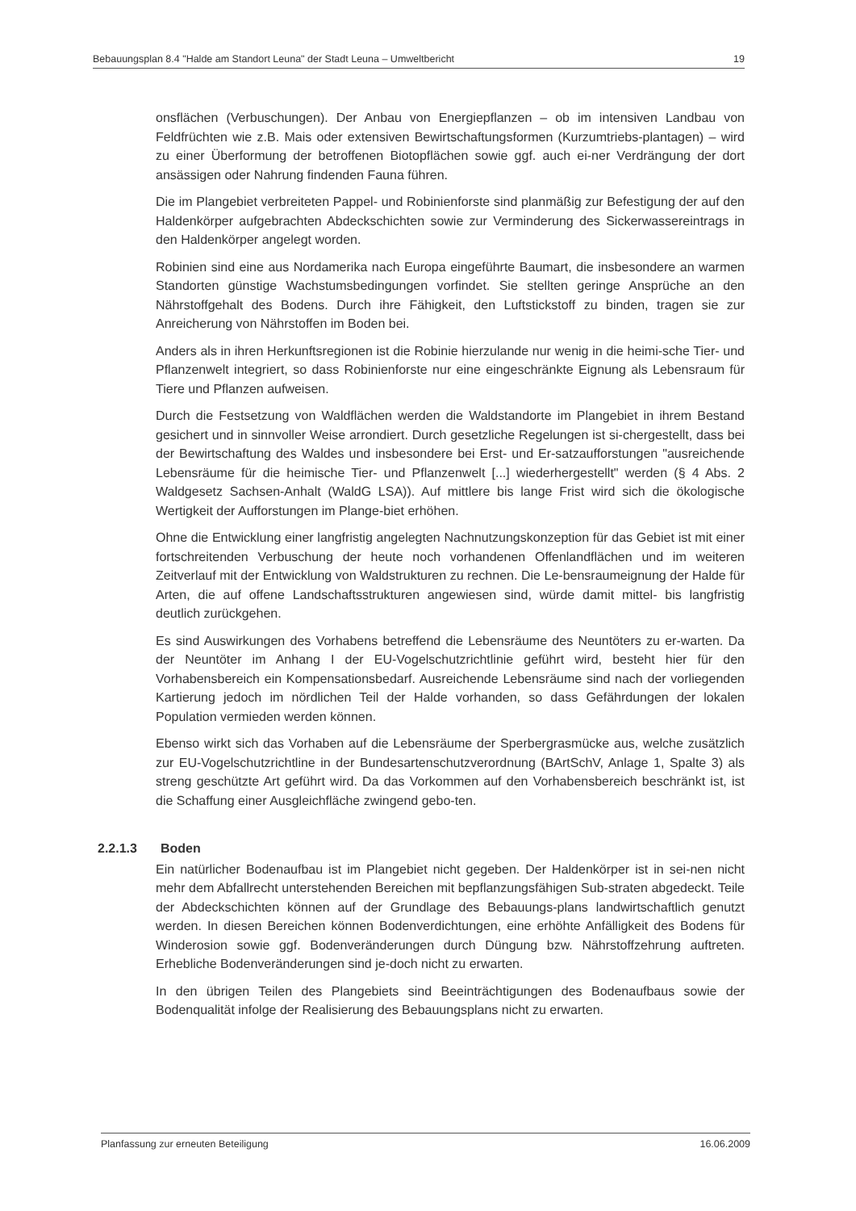Bebauungsplan 8.4 "Halde am Standort Leuna" der Stadt Leuna – Umweltbericht 19
onsflächen (Verbuschungen). Der Anbau von Energiepflanzen – ob im intensiven Landbau von Feldfrüchten wie z.B. Mais oder extensiven Bewirtschaftungsformen (Kurzumtriebs-plantagen) – wird zu einer Überformung der betroffenen Biotopflächen sowie ggf. auch ei-ner Verdrängung der dort ansässigen oder Nahrung findenden Fauna führen.
Die im Plangebiet verbreiteten Pappel- und Robinienforste sind planmäßig zur Befestigung der auf den Haldenkörper aufgebrachten Abdeckschichten sowie zur Verminderung des Sickerwassereintrags in den Haldenkörper angelegt worden.
Robinien sind eine aus Nordamerika nach Europa eingeführte Baumart, die insbesondere an warmen Standorten günstige Wachstumsbedingungen vorfindet. Sie stellten geringe Ansprüche an den Nährstoffgehalt des Bodens. Durch ihre Fähigkeit, den Luftstickstoff zu binden, tragen sie zur Anreicherung von Nährstoffen im Boden bei.
Anders als in ihren Herkunftsregionen ist die Robinie hierzulande nur wenig in die heimi-sche Tier- und Pflanzenwelt integriert, so dass Robinienforste nur eine eingeschränkte Eignung als Lebensraum für Tiere und Pflanzen aufweisen.
Durch die Festsetzung von Waldflächen werden die Waldstandorte im Plangebiet in ihrem Bestand gesichert und in sinnvoller Weise arrondiert. Durch gesetzliche Regelungen ist si-chergestellt, dass bei der Bewirtschaftung des Waldes und insbesondere bei Erst- und Er-satzaufforstungen "ausreichende Lebensräume für die heimische Tier- und Pflanzenwelt [...] wiederhergestellt" werden (§ 4 Abs. 2 Waldgesetz Sachsen-Anhalt (WaldG LSA)). Auf mittlere bis lange Frist wird sich die ökologische Wertigkeit der Aufforstungen im Plange-biet erhöhen.
Ohne die Entwicklung einer langfristig angelegten Nachnutzungskonzeption für das Gebiet ist mit einer fortschreitenden Verbuschung der heute noch vorhandenen Offenlandflächen und im weiteren Zeitverlauf mit der Entwicklung von Waldstrukturen zu rechnen. Die Le-bensraumeignung der Halde für Arten, die auf offene Landschaftsstrukturen angewiesen sind, würde damit mittel- bis langfristig deutlich zurückgehen.
Es sind Auswirkungen des Vorhabens betreffend die Lebensräume des Neuntöters zu er-warten. Da der Neuntöter im Anhang I der EU-Vogelschutzrichtlinie geführt wird, besteht hier für den Vorhabensbereich ein Kompensationsbedarf. Ausreichende Lebensräume sind nach der vorliegenden Kartierung jedoch im nördlichen Teil der Halde vorhanden, so dass Gefährdungen der lokalen Population vermieden werden können.
Ebenso wirkt sich das Vorhaben auf die Lebensräume der Sperbergrasmücke aus, welche zusätzlich zur EU-Vogelschutzrichtline in der Bundesartenschutzverordnung (BArtSchV, Anlage 1, Spalte 3) als streng geschützte Art geführt wird. Da das Vorkommen auf den Vorhabensbereich beschränkt ist, ist die Schaffung einer Ausgleichfläche zwingend gebo-ten.
2.2.1.3 Boden
Ein natürlicher Bodenaufbau ist im Plangebiet nicht gegeben. Der Haldenkörper ist in sei-nen nicht mehr dem Abfallrecht unterstehenden Bereichen mit bepflanzungsfähigen Sub-straten abgedeckt. Teile der Abdeckschichten können auf der Grundlage des Bebauungs-plans landwirtschaftlich genutzt werden. In diesen Bereichen können Bodenverdichtungen, eine erhöhte Anfälligkeit des Bodens für Winderosion sowie ggf. Bodenveränderungen durch Düngung bzw. Nährstoffzehrung auftreten. Erhebliche Bodenveränderungen sind je-doch nicht zu erwarten.
In den übrigen Teilen des Plangebiets sind Beeinträchtigungen des Bodenaufbaus sowie der Bodenqualität infolge der Realisierung des Bebauungsplans nicht zu erwarten.
Planfassung zur erneuten Beteiligung 16.06.2009